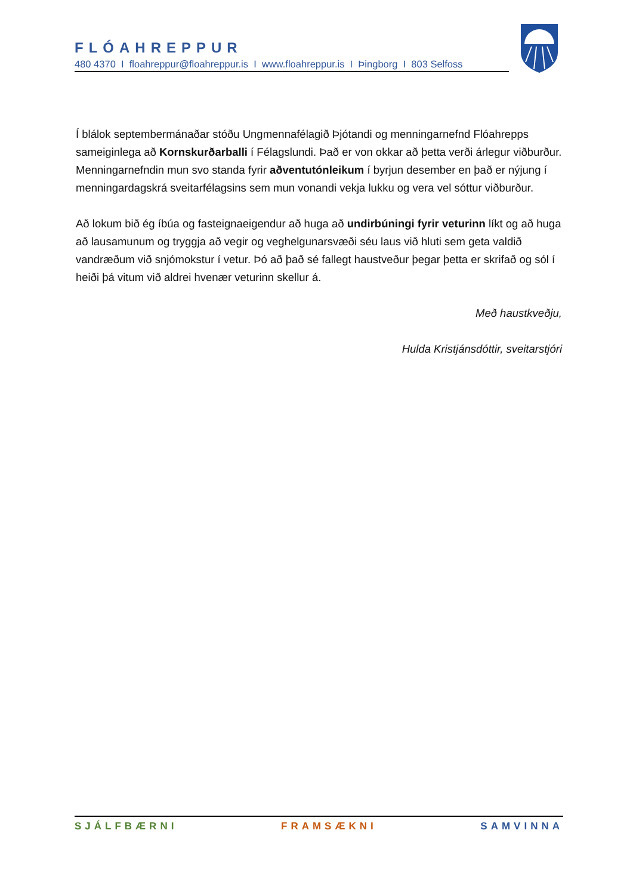FLÓAHREPPUR
480 4370 I floahreppur@floahreppur.is I www.floahreppur.is I Þingborg I 803 Selfoss
Í blálok septembermánaðar stóðu Ungmennafélagið Þjótandi og menningarnefnd Flóahrepps sameiginlega að Kornskurðarballi í Félagslundi. Það er von okkar að þetta verði árlegur viðburður. Menningarnefndin mun svo standa fyrir aðventutónleikum í byrjun desember en það er nýjung í menningardagskrá sveitarfélagsins sem mun vonandi vekja lukku og vera vel sóttur viðburður.
Að lokum bið ég íbúa og fasteignaeigendur að huga að undirbúningi fyrir veturinn líkt og að huga að lausamunum og tryggja að vegir og veghelgunarsvæði séu laus við hluti sem geta valdið vandræðum við snjómokstur í vetur. Þó að það sé fallegt haustveður þegar þetta er skrifað og sól í heiði þá vitum við aldrei hvenær veturinn skellur á.
Með haustkveðju,
Hulda Kristjánsdóttir, sveitarstjóri
SJÁLFBÆRNI FRAMSÆKNI SAMVINNA